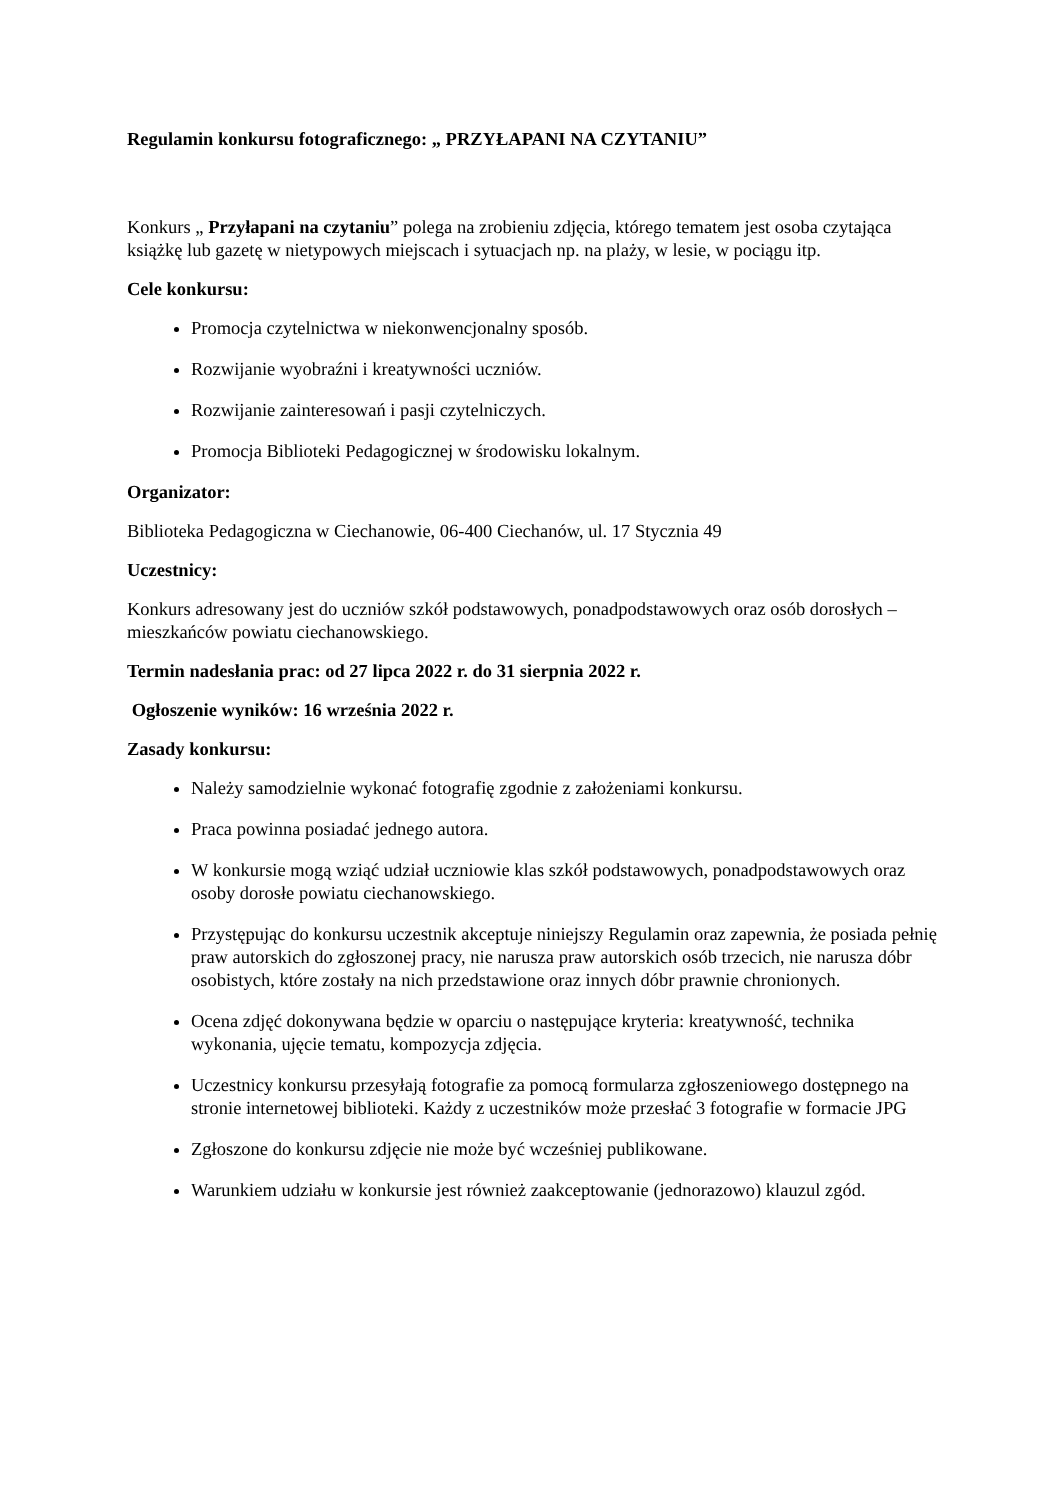Regulamin konkursu fotograficznego: „ PRZYŁAPANI NA CZYTANIU”
Konkurs „ Przyłapani na czytaniu” polega na zrobieniu zdjęcia, którego tematem jest osoba czytająca książkę lub gazetę w nietypowych miejscach i sytuacjach np. na plaży, w lesie, w pociągu itp.
Cele konkursu:
Promocja czytelnictwa w niekonwencjonalny sposób.
Rozwijanie wyobraźni i kreatywności uczniów.
Rozwijanie zainteresowań i pasji czytelniczych.
Promocja Biblioteki Pedagogicznej w środowisku lokalnym.
Organizator:
Biblioteka Pedagogiczna w Ciechanowie, 06-400 Ciechanów, ul. 17 Stycznia 49
Uczestnicy:
Konkurs adresowany jest do uczniów szkół podstawowych, ponadpodstawowych oraz osób dorosłych – mieszkańców powiatu ciechanowskiego.
Termin nadesłania prac: od 27 lipca 2022 r. do 31 sierpnia 2022 r.
Ogłoszenie wyników: 16 września 2022 r.
Zasady konkursu:
Należy samodzielnie wykonać fotografię zgodnie z założeniami konkursu.
Praca powinna posiadać jednego autora.
W konkursie mogą wziąć udział uczniowie klas szkół podstawowych, ponadpodstawowych oraz osoby dorosłe powiatu ciechanowskiego.
Przystępując do konkursu uczestnik akceptuje niniejszy Regulamin oraz zapewnia, że posiada pełnię praw autorskich do zgłoszonej pracy, nie narusza praw autorskich osób trzecich, nie narusza dóbr osobistych, które zostały na nich przedstawione oraz innych dóbr prawnie chronionych.
Ocena zdjęć dokonywana będzie w oparciu o następujące kryteria: kreatywność, technika wykonania, ujęcie tematu, kompozycja zdjęcia.
Uczestnicy konkursu przesyłają fotografie za pomocą formularza zgłoszeniowego dostępnego na stronie internetowej biblioteki. Każdy z uczestników może przesłać 3 fotografie w formacie JPG
Zgłoszone do konkursu zdjęcie nie może być wcześniej publikowane.
Warunkiem udziału w konkursie jest również zaakceptowanie (jednorazowo) klauzul zgód.